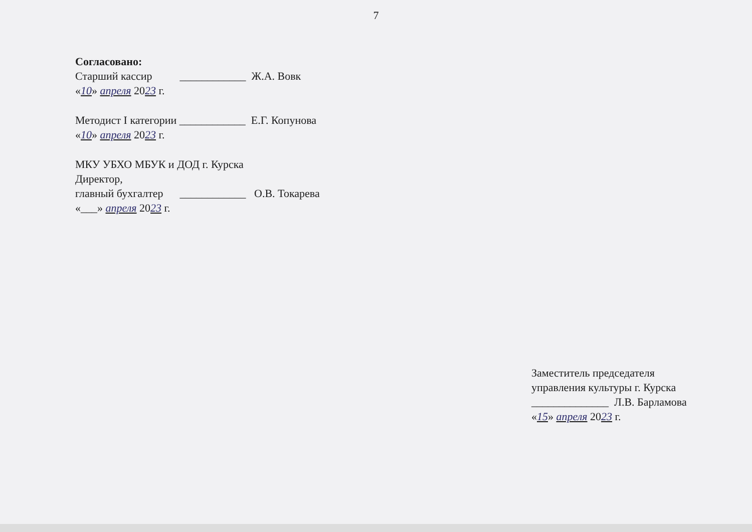7
Согласовано:
Старший кассир ____________ Ж.А. Вовк
«10» апреля 2023 г.
Методист I категории ____________ Е.Г. Копунова
«10» апреля 2023 г.
МКУ УБХО МБУК и ДОД г. Курска
Директор,
главный бухгалтер ____________ О.В. Токарева
«___» апреля 2023 г.
Заместитель председателя
управления культуры г. Курска
______________ Л.В. Барламова
«15» апреля 2023 г.